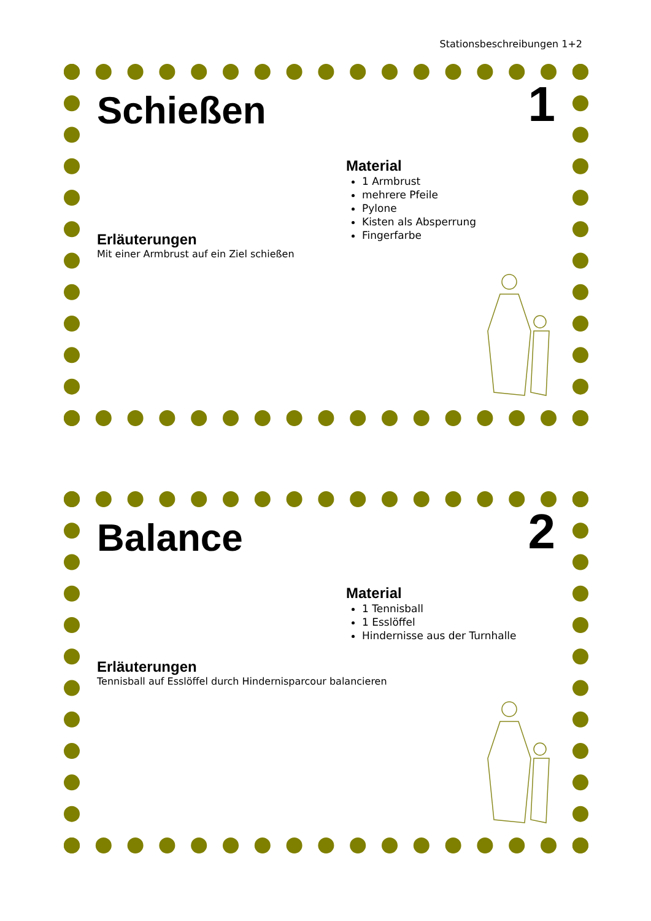Stationsbeschreibungen 1+2
Schießen 1
Material
1 Armbrust
mehrere Pfeile
Pylone
Kisten als Absperrung
Fingerfarbe
Erläuterungen
Mit einer Armbrust auf ein Ziel schießen
Balance 2
Material
1 Tennisball
1 Esslöffel
Hindernisse aus der Turnhalle
Erläuterungen
Tennisball auf Esslöffel durch Hindernisparcour balancieren